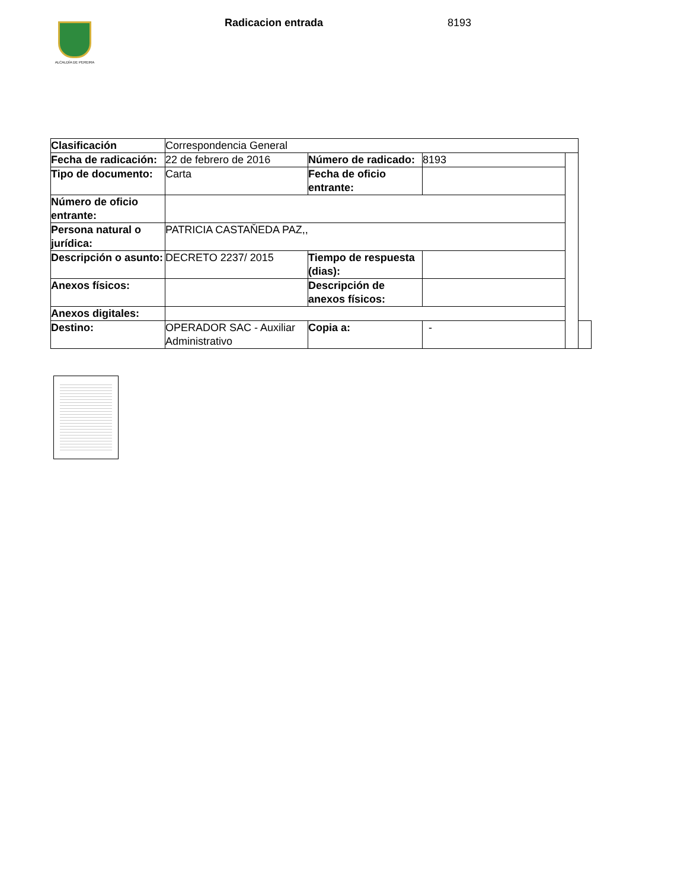ALCALDÍA DE PEREIRA
Radicacion entrada 8193
| Clasificación | Correspondencia General | | | | |
| Fecha de radicación: | 22 de febrero de 2016 | Número de radicado: | 8193 | | |
| Tipo de documento: | Carta | Fecha de oficio entrante: | | | |
| Número de oficio entrante: | | | | | |
| Persona natural o jurídica: | PATRICIA CASTAŇEDA PAZ,, | | | | |
| Descripción o asunto: | DECRETO 2237/ 2015 | Tiempo de respuesta (dias): | | | |
| Anexos físicos: | | Descripción de anexos físicos: | | | |
| Anexos digitales: | | | | | |
| Destino: | OPERADOR SAC - Auxiliar Administrativo | Copia a: | - | | |